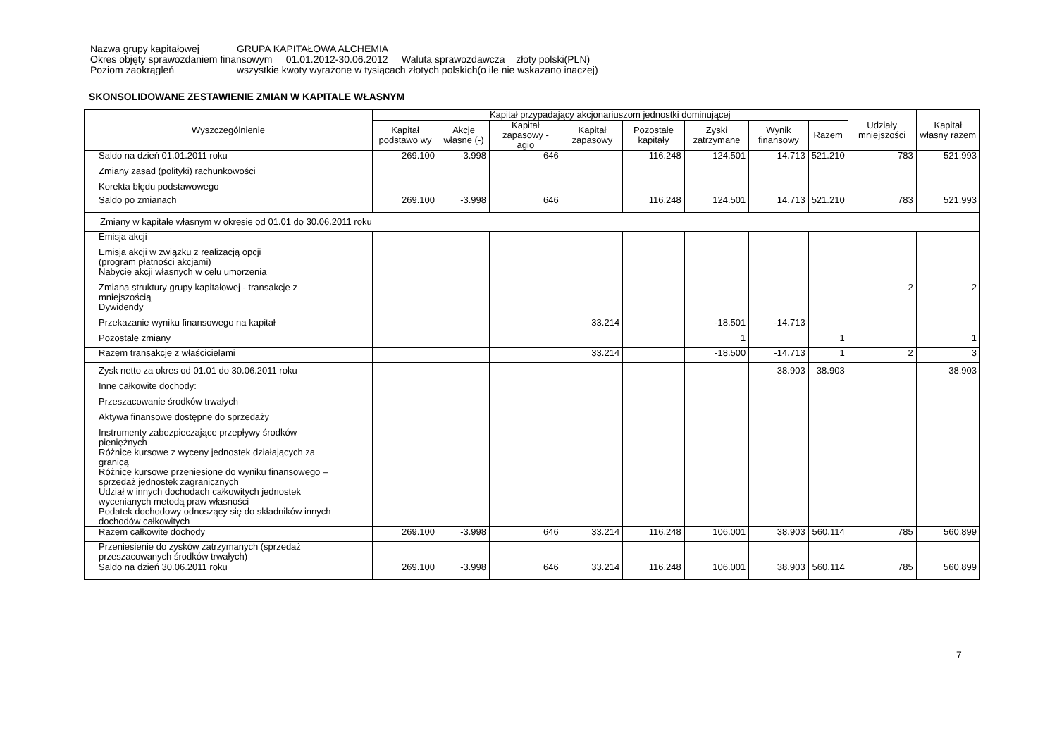Nazwa grupy kapitałowej GRUPA KAPITAŁOWA ALCHEMIA
Okres objęty sprawozdaniem finansowym 01.01.2012-30.06.2012 Waluta sprawozdawcza złoty polski(PLN)
Poziom zaokrągleń wszystkie kwoty wyrażone w tysiącach złotych polskich(o ile nie wskazano inaczej)
SKONSOLIDOWANE ZESTAWIENIE ZMIAN W KAPITALE WŁASNYM
| Wyszczególnienie | Kapitał przypadający akcjonariuszom jednostki dominującej | | | | | | | | Udziały mniejszości | Kapitał własny razem |
| --- | --- | --- | --- | --- | --- | --- | --- | --- | --- | --- |
| | Kapitał podstawo wy | Akcje własne (-) | Kapitał zapasowy - agio | Kapitał zapasowy | Pozostałe kapitały | Zyski zatrzymane | Wynik finansowy | Razem | | |
| Saldo na dzień 01.01.2011 roku | 269.100 | -3.998 | 646 | | 116.248 | 124.501 | 14.713 | 521.210 | 783 | 521.993 |
| Zmiany zasad (polityki) rachunkowości | | | | | | | | | | |
| Korekta błędu podstawowego | | | | | | | | | | |
| Saldo po zmianach | 269.100 | -3.998 | 646 | | 116.248 | 124.501 | 14.713 | 521.210 | 783 | 521.993 |
| Zmiany w kapitale własnym w okresie od 01.01 do 30.06.2011 roku | | | | | | | | | | |
| Emisja akcji | | | | | | | | | | |
| Emisja akcji w związku z realizacją opcji (program płatności akcjami) | | | | | | | | | | |
| Nabycie akcji własnych w celu umorzenia | | | | | | | | | | |
| Zmiana struktury grupy kapitałowej - transakcje z mniejszością | | | | | | | | | 2 | 2 |
| Dywidendy | | | | | | | | | | |
| Przekazanie wyniku finansowego na kapitał | | | | 33.214 | | -18.501 | -14.713 | | | |
| Pozostałe zmiany | | | | | | 1 | | 1 | | 1 |
| Razem transakcje z właścicielami | | | | 33.214 | | -18.500 | -14.713 | 1 | 2 | 3 |
| Zysk netto za okres od 01.01 do 30.06.2011 roku | | | | | | | 38.903 | 38.903 | | 38.903 |
| Inne całkowite dochody: | | | | | | | | | | |
| Przeszacowanie środków trwałych | | | | | | | | | | |
| Aktywa finansowe dostępne do sprzedaży | | | | | | | | | | |
| Instrumenty zabezpieczające przepływy środków pieniężnych | | | | | | | | | | |
| Różnice kursowe z wyceny jednostek działających za granicą | | | | | | | | | | |
| Różnice kursowe przeniesione do wyniku finansowego – sprzedaż jednostek zagranicznych | | | | | | | | | | |
| Udział w innych dochodach całkowitych jednostek wycenianych metodą praw własności | | | | | | | | | | |
| Podatek dochodowy odnoszący się do składników innych dochodów całkowitych | | | | | | | | | | |
| Razem całkowite dochody | 269.100 | -3.998 | 646 | 33.214 | 116.248 | 106.001 | 38.903 | 560.114 | 785 | 560.899 |
| Przeniesienie do zysków zatrzymanych (sprzedaż przeszacowanych środków trwałych) | | | | | | | | | | |
| Saldo na dzień 30.06.2011 roku | 269.100 | -3.998 | 646 | 33.214 | 116.248 | 106.001 | 38.903 | 560.114 | 785 | 560.899 |
7